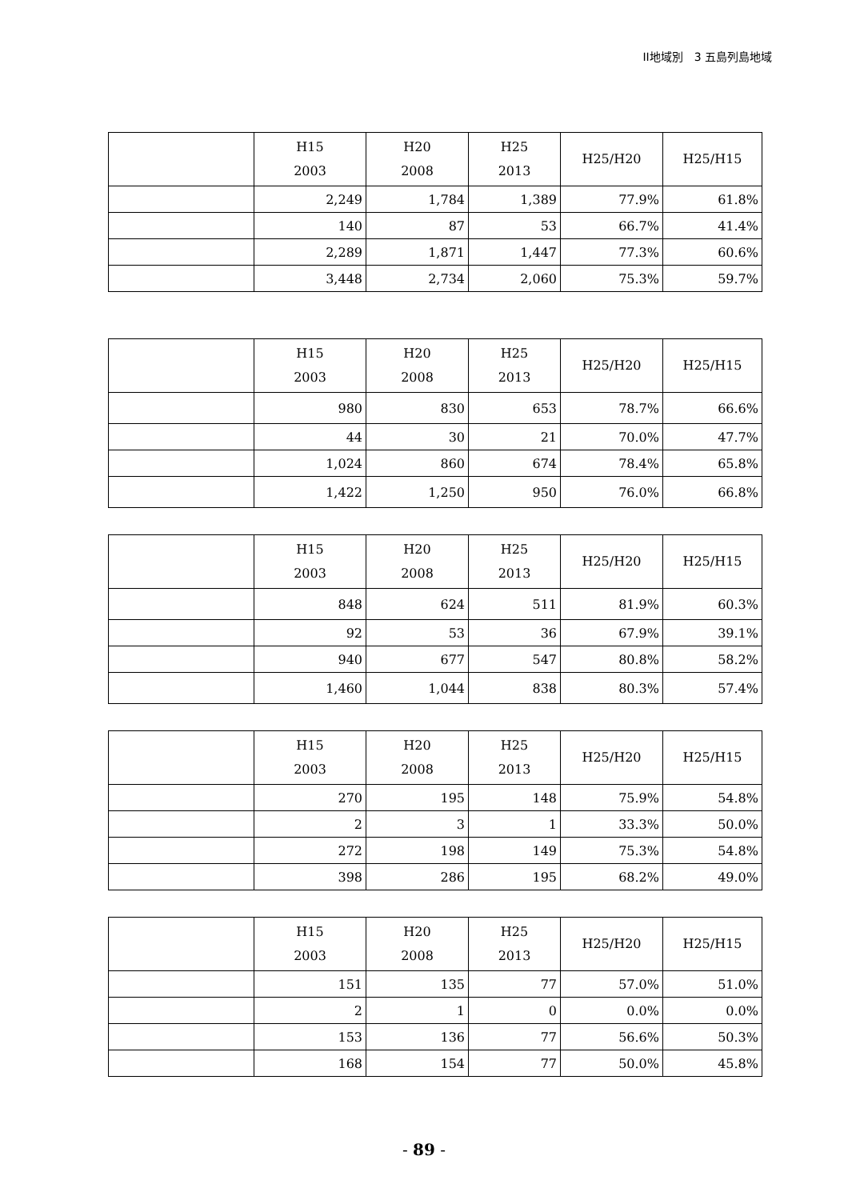II地域別　3 五島列島地域
| | H15 2003 | H20 2008 | H25 2013 | H25/H20 | H25/H15 |
| --- | --- | --- | --- | --- | --- |
| | 2,249 | 1,784 | 1,389 | 77.9% | 61.8% |
| | 140 | 87 | 53 | 66.7% | 41.4% |
| | 2,289 | 1,871 | 1,447 | 77.3% | 60.6% |
| | 3,448 | 2,734 | 2,060 | 75.3% | 59.7% |
| | H15 2003 | H20 2008 | H25 2013 | H25/H20 | H25/H15 |
| --- | --- | --- | --- | --- | --- |
| | 980 | 830 | 653 | 78.7% | 66.6% |
| | 44 | 30 | 21 | 70.0% | 47.7% |
| | 1,024 | 860 | 674 | 78.4% | 65.8% |
| | 1,422 | 1,250 | 950 | 76.0% | 66.8% |
| | H15 2003 | H20 2008 | H25 2013 | H25/H20 | H25/H15 |
| --- | --- | --- | --- | --- | --- |
| | 848 | 624 | 511 | 81.9% | 60.3% |
| | 92 | 53 | 36 | 67.9% | 39.1% |
| | 940 | 677 | 547 | 80.8% | 58.2% |
| | 1,460 | 1,044 | 838 | 80.3% | 57.4% |
| | H15 2003 | H20 2008 | H25 2013 | H25/H20 | H25/H15 |
| --- | --- | --- | --- | --- | --- |
| | 270 | 195 | 148 | 75.9% | 54.8% |
| | 2 | 3 | 1 | 33.3% | 50.0% |
| | 272 | 198 | 149 | 75.3% | 54.8% |
| | 398 | 286 | 195 | 68.2% | 49.0% |
| | H15 2003 | H20 2008 | H25 2013 | H25/H20 | H25/H15 |
| --- | --- | --- | --- | --- | --- |
| | 151 | 135 | 77 | 57.0% | 51.0% |
| | 2 | 1 | 0 | 0.0% | 0.0% |
| | 153 | 136 | 77 | 56.6% | 50.3% |
| | 168 | 154 | 77 | 50.0% | 45.8% |
- 89 -